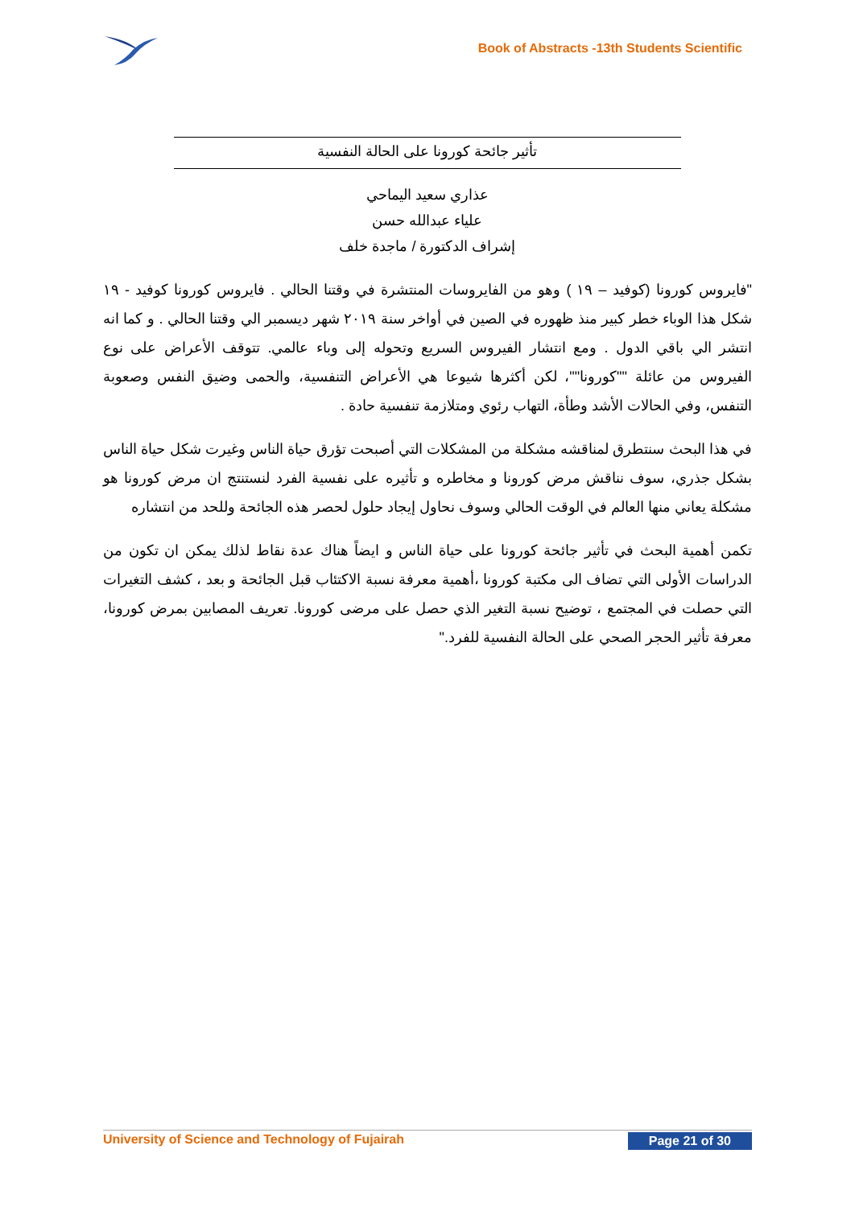Book of Abstracts -13th Students Scientific
تأثير جائحة كورونا على الحالة النفسية
عذاري سعيد اليماحي
علياء عبدالله حسن
إشراف الدكتورة / ماجدة خلف
"فايروس كورونا (كوفيد – ١٩ ) وهو من الفايروسات المنتشرة في وقتنا الحالي . فايروس كورونا كوفيد - ١٩ شكل هذا الوباء خطر كبير منذ ظهوره في الصين في أواخر سنة ٢٠١٩ شهر ديسمبر الي وقتنا الحالي . و كما انه انتشر الي باقي الدول . ومع انتشار الفيروس السريع وتحوله إلى وباء عالمي. تتوقف الأعراض على نوع الفيروس من عائلة ""كورونا""، لكن أكثرها شيوعا هي الأعراض التنفسية، والحمى وضيق النفس وصعوبة التنفس، وفي الحالات الأشد وطأة، التهاب رئوي ومتلازمة تنفسية حادة .
في هذا البحث سنتطرق لمناقشه مشكلة من المشكلات التي أصبحت تؤرق حياة الناس وغيرت شكل حياة الناس بشكل جذري، سوف نناقش مرض كورونا و مخاطره و تأثيره على نفسية الفرد لنستنتج ان مرض كورونا هو مشكلة يعاني منها العالم في الوقت الحالي وسوف نحاول إيجاد حلول لحصر هذه الجائحة وللحد من انتشاره
تكمن أهمية البحث في تأثير جائحة كورونا على حياة الناس و ايضاً هناك عدة نقاط لذلك يمكن ان تكون من الدراسات الأولى التي تضاف الى مكتبة كورونا ،أهمية معرفة نسبة الاكتئاب قبل الجائحة و بعد ، كشف التغيرات التي حصلت في المجتمع ، توضيح نسبة التغير الذي حصل على مرضى كورونا. تعريف المصابين بمرض كورونا، معرفة تأثير الحجر الصحي على الحالة النفسية للفرد."
University of Science and Technology of Fujairah
Page 21 of 30